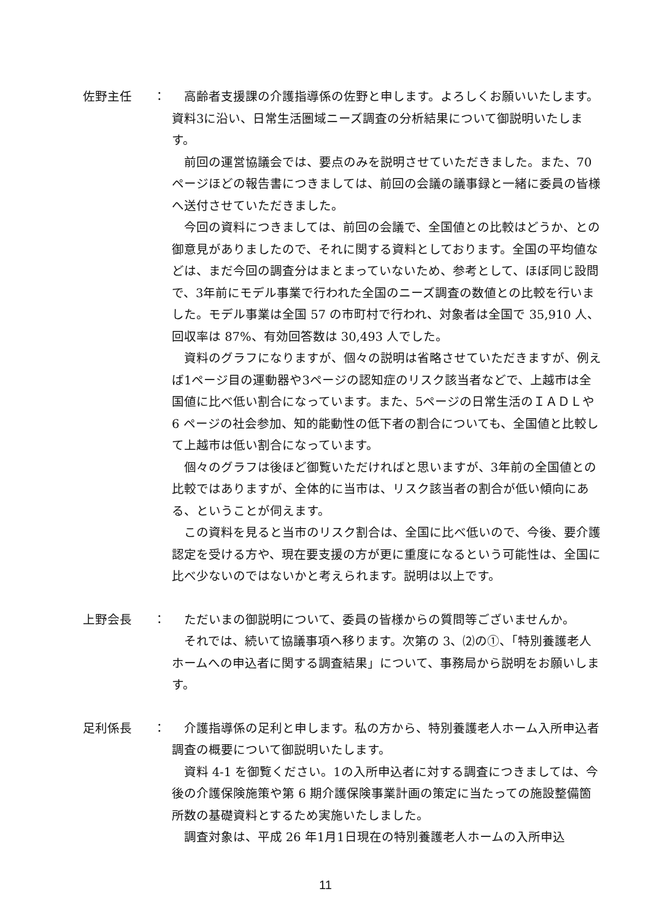佐野主任 ：
高齢者支援課の介護指導係の佐野と申します。よろしくお願いいたします。資料3に沿い、日常生活圏域ニーズ調査の分析結果について御説明いたします。
前回の運営協議会では、要点のみを説明させていただきました。また、70 ページほどの報告書につきましては、前回の会議の議事録と一緒に委員の皆様へ送付させていただきました。
今回の資料につきましては、前回の会議で、全国値との比較はどうか、との御意見がありましたので、それに関する資料としております。全国の平均値などは、まだ今回の調査分はまとまっていないため、参考として、ほぼ同じ設問で、3年前にモデル事業で行われた全国のニーズ調査の数値との比較を行いました。モデル事業は全国 57 の市町村で行われ、対象者は全国で 35,910 人、回収率は 87%、有効回答数は 30,493 人でした。
資料のグラフになりますが、個々の説明は省略させていただきますが、例えば1ページ目の運動器や3ページの認知症のリスク該当者などで、上越市は全国値に比べ低い割合になっています。また、5ページの日常生活のＩＡＤＬや 6 ページの社会参加、知的能動性の低下者の割合についても、全国値と比較して上越市は低い割合になっています。
個々のグラフは後ほど御覧いただければと思いますが、3年前の全国値との比較ではありますが、全体的に当市は、リスク該当者の割合が低い傾向にある、ということが伺えます。
この資料を見ると当市のリスク割合は、全国に比べ低いので、今後、要介護認定を受ける方や、現在要支援の方が更に重度になるという可能性は、全国に比べ少ないのではないかと考えられます。説明は以上です。
上野会長 ：
ただいまの御説明について、委員の皆様からの質問等ございませんか。
それでは、続いて協議事項へ移ります。次第の 3、⑵の①、「特別養護老人ホームへの申込者に関する調査結果」について、事務局から説明をお願いします。
足利係長 ：
介護指導係の足利と申します。私の方から、特別養護老人ホーム入所申込者調査の概要について御説明いたします。
資料 4-1 を御覧ください。1の入所申込者に対する調査につきましては、今後の介護保険施策や第 6 期介護保険事業計画の策定に当たっての施設整備箇所数の基礎資料とするため実施いたしました。
調査対象は、平成 26 年1月1日現在の特別養護老人ホームの入所申込
11